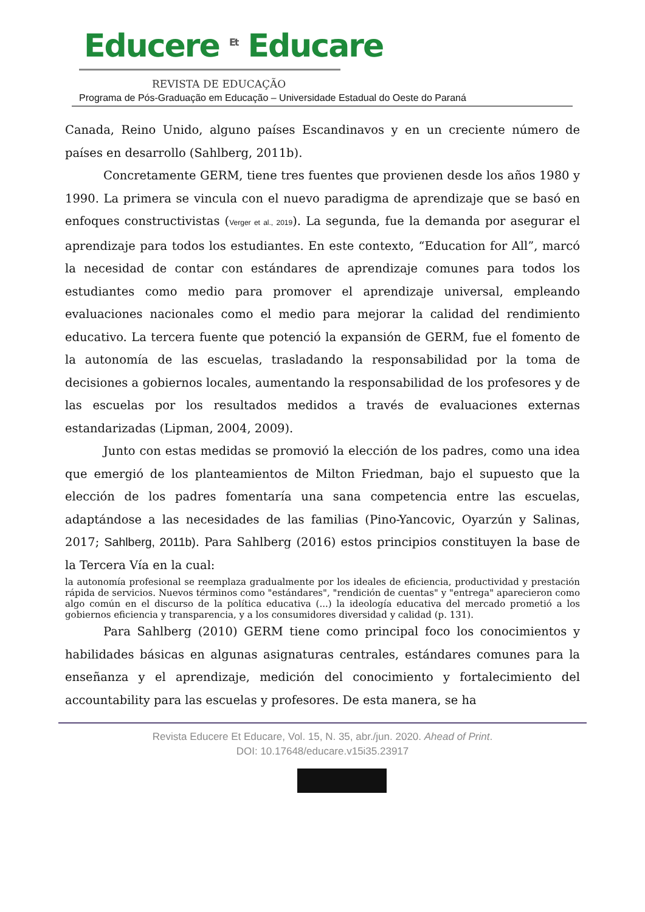Educere <sup>Et</sup> Educare
REVISTA DE EDUCAÇÃO
Programa de Pós-Graduação em Educação – Universidade Estadual do Oeste do Paraná
Canada, Reino Unido, alguno países Escandinavos y en un creciente número de países en desarrollo (Sahlberg, 2011b).
Concretamente GERM, tiene tres fuentes que provienen desde los años 1980 y 1990. La primera se vincula con el nuevo paradigma de aprendizaje que se basó en enfoques constructivistas (Verger et al., 2019). La segunda, fue la demanda por asegurar el aprendizaje para todos los estudiantes. En este contexto, “Education for All”, marcó la necesidad de contar con estándares de aprendizaje comunes para todos los estudiantes como medio para promover el aprendizaje universal, empleando evaluaciones nacionales como el medio para mejorar la calidad del rendimiento educativo. La tercera fuente que potenció la expansión de GERM, fue el fomento de la autonomía de las escuelas, trasladando la responsabilidad por la toma de decisiones a gobiernos locales, aumentando la responsabilidad de los profesores y de las escuelas por los resultados medidos a través de evaluaciones externas estandarizadas (Lipman, 2004, 2009).
Junto con estas medidas se promovió la elección de los padres, como una idea que emergió de los planteamientos de Milton Friedman, bajo el supuesto que la elección de los padres fomentaría una sana competencia entre las escuelas, adaptándose a las necesidades de las familias (Pino-Yancovic, Oyarzún y Salinas, 2017; Sahlberg, 2011b). Para Sahlberg (2016) estos principios constituyen la base de la Tercera Vía en la cual:
la autonomía profesional se reemplaza gradualmente por los ideales de eficiencia, productividad y prestación rápida de servicios. Nuevos términos como "estándares", "rendición de cuentas" y "entrega" aparecieron como algo común en el discurso de la política educativa (...) la ideología educativa del mercado prometió a los gobiernos eficiencia y transparencia, y a los consumidores diversidad y calidad (p. 131).
Para Sahlberg (2010) GERM tiene como principal foco los conocimientos y habilidades básicas en algunas asignaturas centrales, estándares comunes para la enseñanza y el aprendizaje, medición del conocimiento y fortalecimiento del accountability para las escuelas y profesores. De esta manera, se ha
Revista Educere Et Educare, Vol. 15, N. 35, abr./jun. 2020. Ahead of Print.
DOI: 10.17648/educare.v15i35.23917